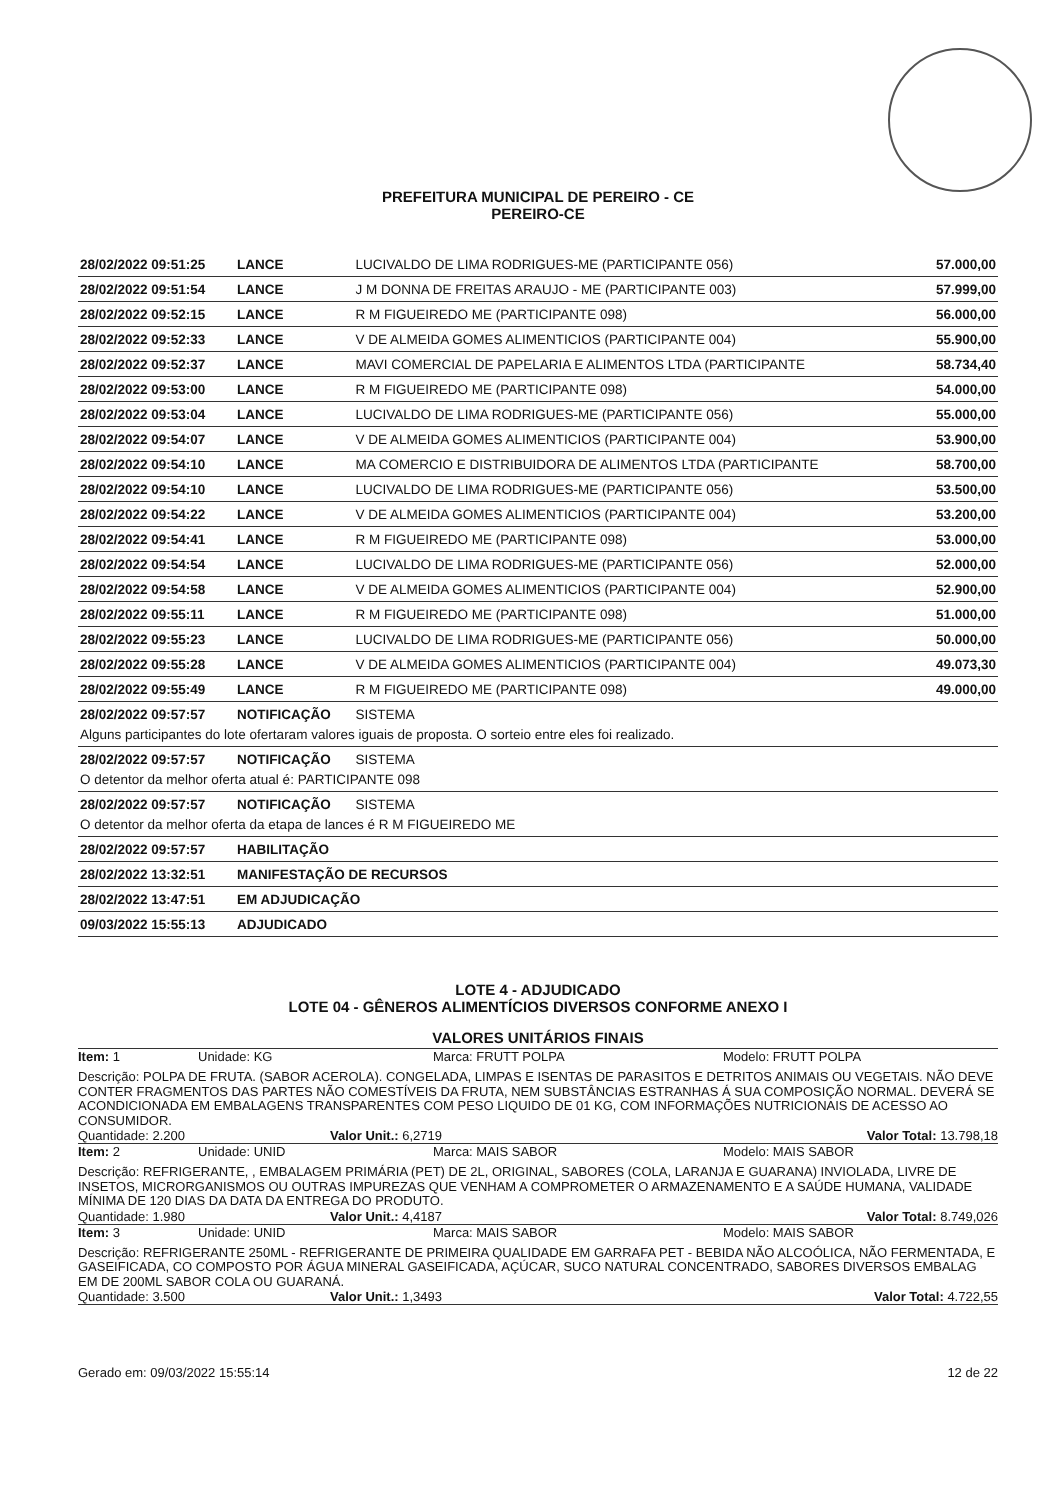PREFEITURA MUNICIPAL DE PEREIRO - CE
PEREIRO-CE
| 28/02/2022 09:51:25 | LANCE | LUCIVALDO DE LIMA RODRIGUES-ME (PARTICIPANTE 056) | 57.000,00 |
| 28/02/2022 09:51:54 | LANCE | J M DONNA DE FREITAS ARAUJO - ME (PARTICIPANTE 003) | 57.999,00 |
| 28/02/2022 09:52:15 | LANCE | R M FIGUEIREDO ME (PARTICIPANTE 098) | 56.000,00 |
| 28/02/2022 09:52:33 | LANCE | V DE ALMEIDA GOMES ALIMENTICIOS (PARTICIPANTE 004) | 55.900,00 |
| 28/02/2022 09:52:37 | LANCE | MAVI COMERCIAL DE PAPELARIA E ALIMENTOS LTDA (PARTICIPANTE | 58.734,40 |
| 28/02/2022 09:53:00 | LANCE | R M FIGUEIREDO ME (PARTICIPANTE 098) | 54.000,00 |
| 28/02/2022 09:53:04 | LANCE | LUCIVALDO DE LIMA RODRIGUES-ME (PARTICIPANTE 056) | 55.000,00 |
| 28/02/2022 09:54:07 | LANCE | V DE ALMEIDA GOMES ALIMENTICIOS (PARTICIPANTE 004) | 53.900,00 |
| 28/02/2022 09:54:10 | LANCE | MA COMERCIO E DISTRIBUIDORA DE ALIMENTOS LTDA (PARTICIPANTE | 58.700,00 |
| 28/02/2022 09:54:10 | LANCE | LUCIVALDO DE LIMA RODRIGUES-ME (PARTICIPANTE 056) | 53.500,00 |
| 28/02/2022 09:54:22 | LANCE | V DE ALMEIDA GOMES ALIMENTICIOS (PARTICIPANTE 004) | 53.200,00 |
| 28/02/2022 09:54:41 | LANCE | R M FIGUEIREDO ME (PARTICIPANTE 098) | 53.000,00 |
| 28/02/2022 09:54:54 | LANCE | LUCIVALDO DE LIMA RODRIGUES-ME (PARTICIPANTE 056) | 52.000,00 |
| 28/02/2022 09:54:58 | LANCE | V DE ALMEIDA GOMES ALIMENTICIOS (PARTICIPANTE 004) | 52.900,00 |
| 28/02/2022 09:55:11 | LANCE | R M FIGUEIREDO ME (PARTICIPANTE 098) | 51.000,00 |
| 28/02/2022 09:55:23 | LANCE | LUCIVALDO DE LIMA RODRIGUES-ME (PARTICIPANTE 056) | 50.000,00 |
| 28/02/2022 09:55:28 | LANCE | V DE ALMEIDA GOMES ALIMENTICIOS (PARTICIPANTE 004) | 49.073,30 |
| 28/02/2022 09:55:49 | LANCE | R M FIGUEIREDO ME (PARTICIPANTE 098) | 49.000,00 |
| 28/02/2022 09:57:57 | NOTIFICAÇÃO | SISTEMA | |
| Alguns participantes do lote ofertaram valores iguais de proposta. O sorteio entre eles foi realizado. | | | |
| 28/02/2022 09:57:57 | NOTIFICAÇÃO | SISTEMA | |
| O detentor da melhor oferta atual é: PARTICIPANTE 098 | | | |
| 28/02/2022 09:57:57 | NOTIFICAÇÃO | SISTEMA | |
| O detentor da melhor oferta da etapa de lances é R M FIGUEIREDO ME | | | |
| 28/02/2022 09:57:57 | HABILITAÇÃO | | |
| 28/02/2022 13:32:51 | MANIFESTAÇÃO DE RECURSOS | | |
| 28/02/2022 13:47:51 | EM ADJUDICAÇÃO | | |
| 09/03/2022 15:55:13 | ADJUDICADO | | |
LOTE 4 - ADJUDICADO
LOTE 04 - GÊNEROS ALIMENTÍCIOS DIVERSOS CONFORME ANEXO I
VALORES UNITÁRIOS FINAIS
Item: 1 Unidade: KG Marca: FRUTT POLPA Modelo: FRUTT POLPA
Descrição: POLPA DE FRUTA. (SABOR ACEROLA). CONGELADA, LIMPAS E ISENTAS DE PARASITOS E DETRITOS ANIMAIS OU VEGETAIS. NÃO DEVE CONTER FRAGMENTOS DAS PARTES NÃO COMESTÍVEIS DA FRUTA, NEM SUBSTÂNCIAS ESTRANHAS Á SUA COMPOSIÇÃO NORMAL. DEVERÁ SE ACONDICIONADA EM EMBALAGENS TRANSPARENTES COM PESO LIQUIDO DE 01 KG, COM INFORMAÇÕES NUTRICIONAIS DE ACESSO AO CONSUMIDOR.
Quantidade: 2.200 Valor Unit.: 6,2719 Valor Total: 13.798,18
Item: 2 Unidade: UNID Marca: MAIS SABOR Modelo: MAIS SABOR
Descrição: REFRIGERANTE, , EMBALAGEM PRIMÁRIA (PET) DE 2L, ORIGINAL, SABORES (COLA, LARANJA E GUARANA) INVIOLADA, LIVRE DE INSETOS, MICRORGANISMOS OU OUTRAS IMPUREZAS QUE VENHAM A COMPROMETER O ARMAZENAMENTO E A SAÚDE HUMANA, VALIDADE MÍNIMA DE 120 DIAS DA DATA DA ENTREGA DO PRODUTO.
Quantidade: 1.980 Valor Unit.: 4,4187 Valor Total: 8.749,026
Item: 3 Unidade: UNID Marca: MAIS SABOR Modelo: MAIS SABOR
Descrição: REFRIGERANTE 250ML - REFRIGERANTE DE PRIMEIRA QUALIDADE EM GARRAFA PET - BEBIDA NÃO ALCOÓLICA, NÃO FERMENTADA, E GASEIFICADA, CO COMPOSTO POR ÁGUA MINERAL GASEIFICADA, AÇÚCAR, SUCO NATURAL CONCENTRADO, SABORES DIVERSOS EMBALAG EM DE 200ML SABOR COLA OU GUARANÁ.
Quantidade: 3.500 Valor Unit.: 1,3493 Valor Total: 4.722,55
Gerado em: 09/03/2022 15:55:14 12 de 22